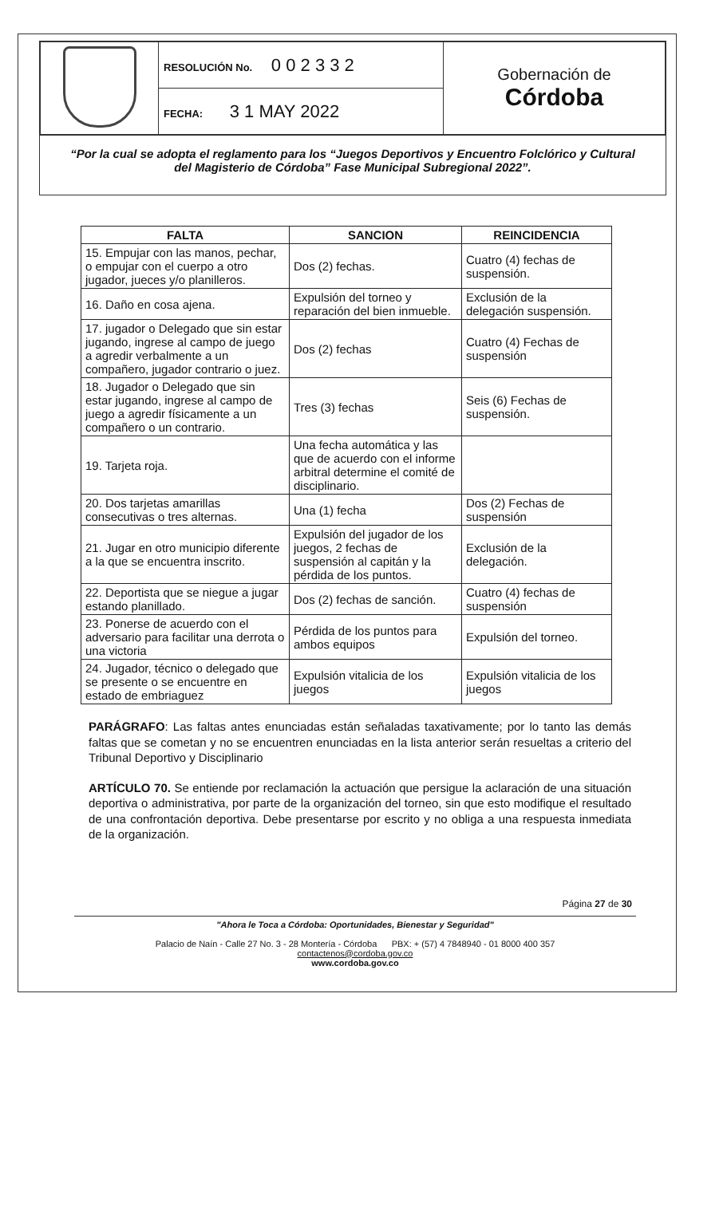| | RESOLUCIÓN No. 0 0 2 3 3 2 | Gobernación de Córdoba |
| | FECHA: 3 1 MAY 2022 | |
“Por la cual se adopta el reglamento para los “Juegos Deportivos y Encuentro Folclórico y Cultural del Magisterio de Córdoba” Fase Municipal Subregional 2022”.
| FALTA | SANCION | REINCIDENCIA |
| --- | --- | --- |
| 15. Empujar con las manos, pechar, o empujar con el cuerpo a otro jugador, jueces y/o planilleros. | Dos (2) fechas. | Cuatro (4) fechas de suspensión. |
| 16. Daño en cosa ajena. | Expulsión del torneo y reparación del bien inmueble. | Exclusión de la delegación suspensión. |
| 17. jugador o Delegado que sin estar jugando, ingrese al campo de juego a agredir verbalmente a un compañero, jugador contrario o juez. | Dos (2) fechas | Cuatro (4) Fechas de suspensión |
| 18. Jugador o Delegado que sin estar jugando, ingrese al campo de juego a agredir físicamente a un compañero o un contrario. | Tres (3) fechas | Seis (6) Fechas de suspensión. |
| 19. Tarjeta roja. | Una fecha automática y las que de acuerdo con el informe arbitral determine el comité de disciplinario. | |
| 20. Dos tarjetas amarillas consecutivas o tres alternas. | Una (1) fecha | Dos (2) Fechas de suspensión |
| 21. Jugar en otro municipio diferente a la que se encuentra inscrito. | Expulsión del jugador de los juegos, 2 fechas de suspensión al capitán y la pérdida de los puntos. | Exclusión de la delegación. |
| 22. Deportista que se niegue a jugar estando planillado. | Dos (2) fechas de sanción. | Cuatro (4) fechas de suspensión |
| 23. Ponerse de acuerdo con el adversario para facilitar una derrota o una victoria | Pérdida de los puntos para ambos equipos | Expulsión del torneo. |
| 24. Jugador, técnico o delegado que se presente o se encuentre en estado de embriaguez | Expulsión vitalicia de los juegos | Expulsión vitalicia de los juegos |
PARÁGRAFO: Las faltas antes enunciadas están señaladas taxativamente; por lo tanto las demás faltas que se cometan y no se encuentren enunciadas en la lista anterior serán resueltas a criterio del Tribunal Deportivo y Disciplinario
ARTÍCULO 70. Se entiende por reclamación la actuación que persigue la aclaración de una situación deportiva o administrativa, por parte de la organización del torneo, sin que esto modifique el resultado de una confrontación deportiva. Debe presentarse por escrito y no obliga a una respuesta inmediata de la organización.
Página 27 de 30
"Ahora le Toca a Córdoba: Oportunidades, Bienestar y Seguridad"
Palacio de Naín - Calle 27 No. 3 - 28 Montería - Córdoba PBX: + (57) 4 7848940 - 01 8000 400 357
contactenos@cordoba.gov.co
www.cordoba.gov.co